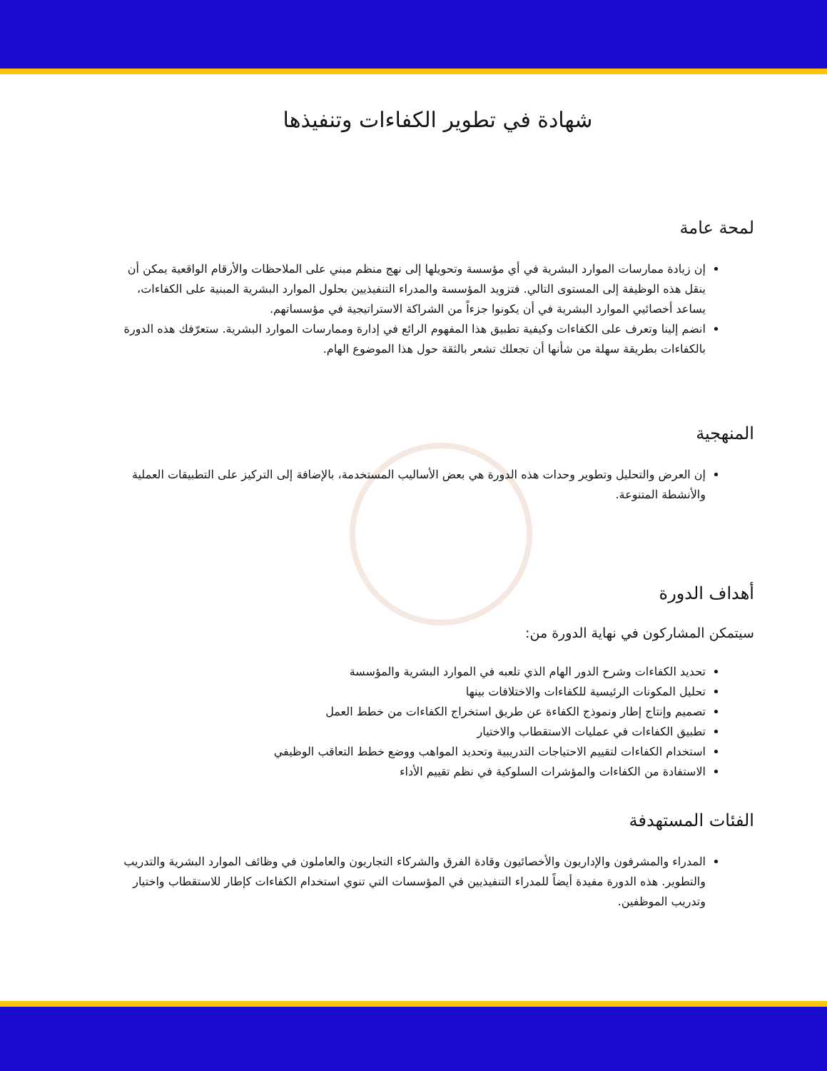شهادة في تطوير الكفاءات وتنفيذها
لمحة عامة
إن زيادة ممارسات الموارد البشرية في أي مؤسسة وتحويلها إلى نهج منظم مبني على الملاحظات والأرقام الواقعية يمكن أن ينقل هذه الوظيفة إلى المستوى التالي. فتزويد المؤسسة والمدراء التنفيذيين بحلول الموارد البشرية المبنية على الكفاءات، يساعد أخصائيي الموارد البشرية في أن يكونوا جزءاً من الشراكة الاستراتيجية في مؤسساتهم.
انضم إلينا وتعرف على الكفاءات وكيفية تطبيق هذا المفهوم الرائع في إدارة وممارسات الموارد البشرية. ستعرّفك هذه الدورة بالكفاءات بطريقة سهلة من شأنها أن تجعلك تشعر بالثقة حول هذا الموضوع الهام.
المنهجية
إن العرض والتحليل وتطوير وحدات هذه الدورة هي بعض الأساليب المستخدمة، بالإضافة إلى التركيز على التطبيقات العملية والأنشطة المتنوعة.
أهداف الدورة
سيتمكن المشاركون في نهاية الدورة من:
تحديد الكفاءات وشرح الدور الهام الذي تلعبه في الموارد البشرية والمؤسسة
تحليل المكونات الرئيسية للكفاءات والاختلافات بينها
تصميم وإنتاج إطار ونموذج الكفاءة عن طريق استخراج الكفاءات من خطط العمل
تطبيق الكفاءات في عمليات الاستقطاب والاختيار
استخدام الكفاءات لتقييم الاحتياجات التدريبية وتحديد المواهب ووضع خطط التعاقب الوظيفي
الاستفادة من الكفاءات والمؤشرات السلوكية في نظم تقييم الأداء
الفئات المستهدفة
المدراء والمشرفون والإداريون والأخصائيون وقادة الفرق والشركاء التجاريون والعاملون في وظائف الموارد البشرية والتدريب والتطوير. هذه الدورة مفيدة أيضاً للمدراء التنفيذيين في المؤسسات التي تنوي استخدام الكفاءات كإطار للاستقطاب واختيار وتدريب الموظفين.